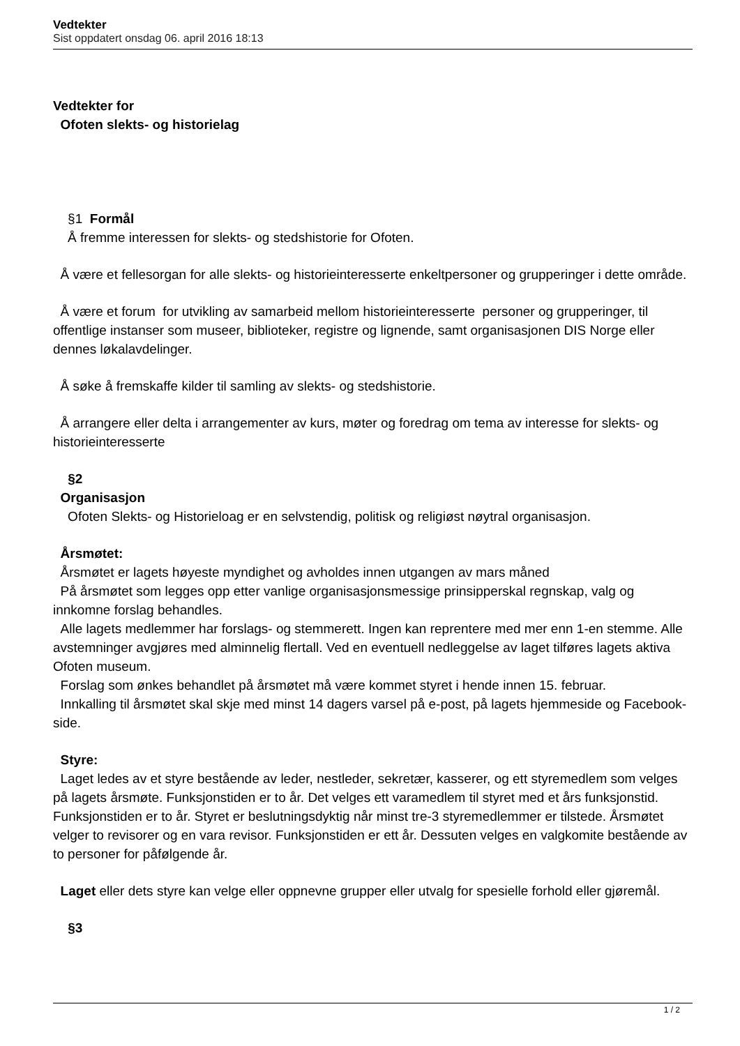Vedtekter
Sist oppdatert onsdag 06. april 2016 18:13
Vedtekter for
Ofoten slekts- og historielag
§1 Formål
Å fremme interessen for slekts- og stedshistorie for Ofoten.
Å være et fellesorgan for alle slekts- og historieinteresserte enkeltpersoner og grupperinger i dette område.
Å være et forum for utvikling av samarbeid mellom historieinteresserte personer og grupperinger, til offentlige instanser som museer, biblioteker, registre og lignende, samt organisasjonen DIS Norge eller dennes løkalavdelinger.
Å søke å fremskaffe kilder til samling av slekts- og stedshistorie.
Å arrangere eller delta i arrangementer av kurs, møter og foredrag om tema av interesse for slekts- og historieinteresserte
§2
Organisasjon
Ofoten Slekts- og Historieloag er en selvstendig, politisk og religiøst nøytral organisasjon.
Årsmøtet:
Årsmøtet er lagets høyeste myndighet og avholdes innen utgangen av mars måned
På årsmøtet som legges opp etter vanlige organisasjonsmessige prinsipperskal regnskap, valg og innkomne forslag behandles.
Alle lagets medlemmer har forslags- og stemmerett. Ingen kan reprentere med mer enn 1-en stemme. Alle avstemninger avgjøres med alminnelig flertall. Ved en eventuell nedleggelse av laget tilføres lagets aktiva Ofoten museum.
Forslag som ønkes behandlet på årsmøtet må være kommet styret i hende innen 15. februar.
Innkalling til årsmøtet skal skje med minst 14 dagers varsel på e-post, på lagets hjemmeside og Facebook-side.
Styre:
Laget ledes av et styre bestående av leder, nestleder, sekretær, kasserer, og ett styremedlem som velges på lagets årsmøte. Funksjonstiden er to år. Det velges ett varamedlem til styret med et års funksjonstid. Funksjonstiden er to år. Styret er beslutningsdyktig når minst tre-3 styremedlemmer er tilstede. Årsmøtet velger to revisorer og en vara revisor. Funksjonstiden er ett år. Dessuten velges en valgkomite bestående av to personer for påfølgende år.
Laget eller dets styre kan velge eller oppnevne grupper eller utvalg for spesielle forhold eller gjøremål.
§3
1 / 2